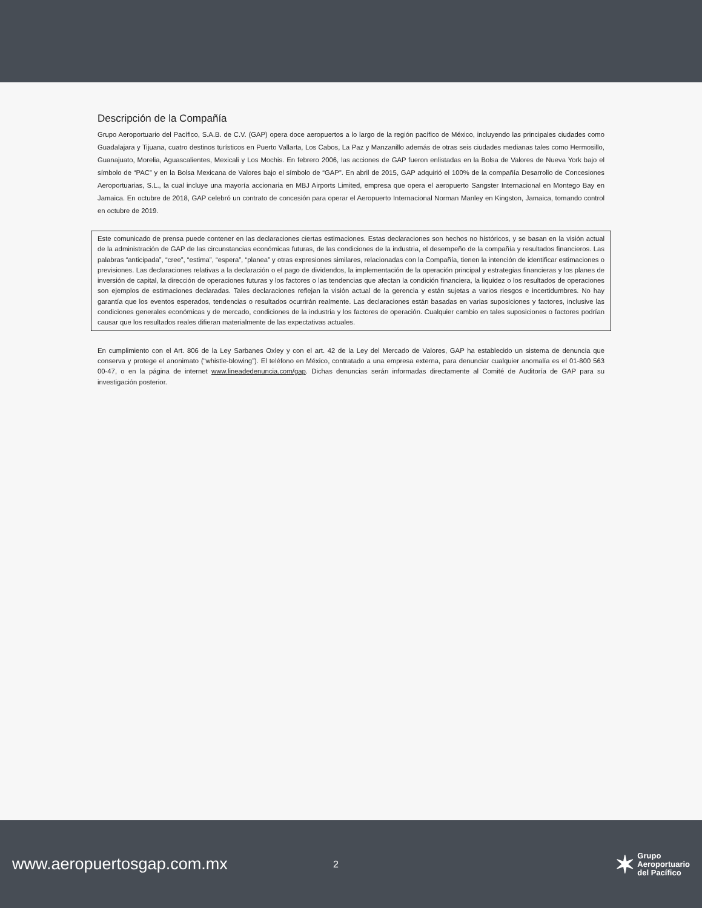Descripción de la Compañía
Grupo Aeroportuario del Pacífico, S.A.B. de C.V. (GAP) opera doce aeropuertos a lo largo de la región pacífico de México, incluyendo las principales ciudades como Guadalajara y Tijuana, cuatro destinos turísticos en Puerto Vallarta, Los Cabos, La Paz y Manzanillo además de otras seis ciudades medianas tales como Hermosillo, Guanajuato, Morelia, Aguascalientes, Mexicali y Los Mochis. En febrero 2006, las acciones de GAP fueron enlistadas en la Bolsa de Valores de Nueva York bajo el símbolo de “PAC” y en la Bolsa Mexicana de Valores bajo el símbolo de “GAP”. En abril de 2015, GAP adquirió el 100% de la compañía Desarrollo de Concesiones Aeroportuarias, S.L., la cual incluye una mayoría accionaria en MBJ Airports Limited, empresa que opera el aeropuerto Sangster Internacional en Montego Bay en Jamaica. En octubre de 2018, GAP celebró un contrato de concesión para operar el Aeropuerto Internacional Norman Manley en Kingston, Jamaica, tomando control en octubre de 2019.
Este comunicado de prensa puede contener en las declaraciones ciertas estimaciones. Estas declaraciones son hechos no históricos, y se basan en la visión actual de la administración de GAP de las circunstancias económicas futuras, de las condiciones de la industria, el desempeño de la compañía y resultados financieros. Las palabras “anticipada”, “cree”, “estima”, “espera”, “planea” y otras expresiones similares, relacionadas con la Compañía, tienen la intención de identificar estimaciones o previsiones. Las declaraciones relativas a la declaración o el pago de dividendos, la implementación de la operación principal y estrategias financieras y los planes de inversión de capital, la dirección de operaciones futuras y los factores o las tendencias que afectan la condición financiera, la liquidez o los resultados de operaciones son ejemplos de estimaciones declaradas. Tales declaraciones reflejan la visión actual de la gerencia y están sujetas a varios riesgos e incertidumbres. No hay garantía que los eventos esperados, tendencias o resultados ocurrirán realmente. Las declaraciones están basadas en varias suposiciones y factores, inclusive las condiciones generales económicas y de mercado, condiciones de la industria y los factores de operación. Cualquier cambio en tales suposiciones o factores podrían causar que los resultados reales difieran materialmente de las expectativas actuales.
En cumplimiento con el Art. 806 de la Ley Sarbanes Oxley y con el art. 42 de la Ley del Mercado de Valores, GAP ha establecido un sistema de denuncia que conserva y protege el anonimato (“whistle-blowing”). El teléfono en México, contratado a una empresa externa, para denunciar cualquier anomalía es el 01-800 563 00-47, o en la página de internet www.lineadedenuncia.com/gap. Dichas denuncias serán informadas directamente al Comité de Auditoría de GAP para su investigación posterior.
www.aeropuertosgap.com.mx
2
✶ Grupo
Aeroportuario
del Pacífico